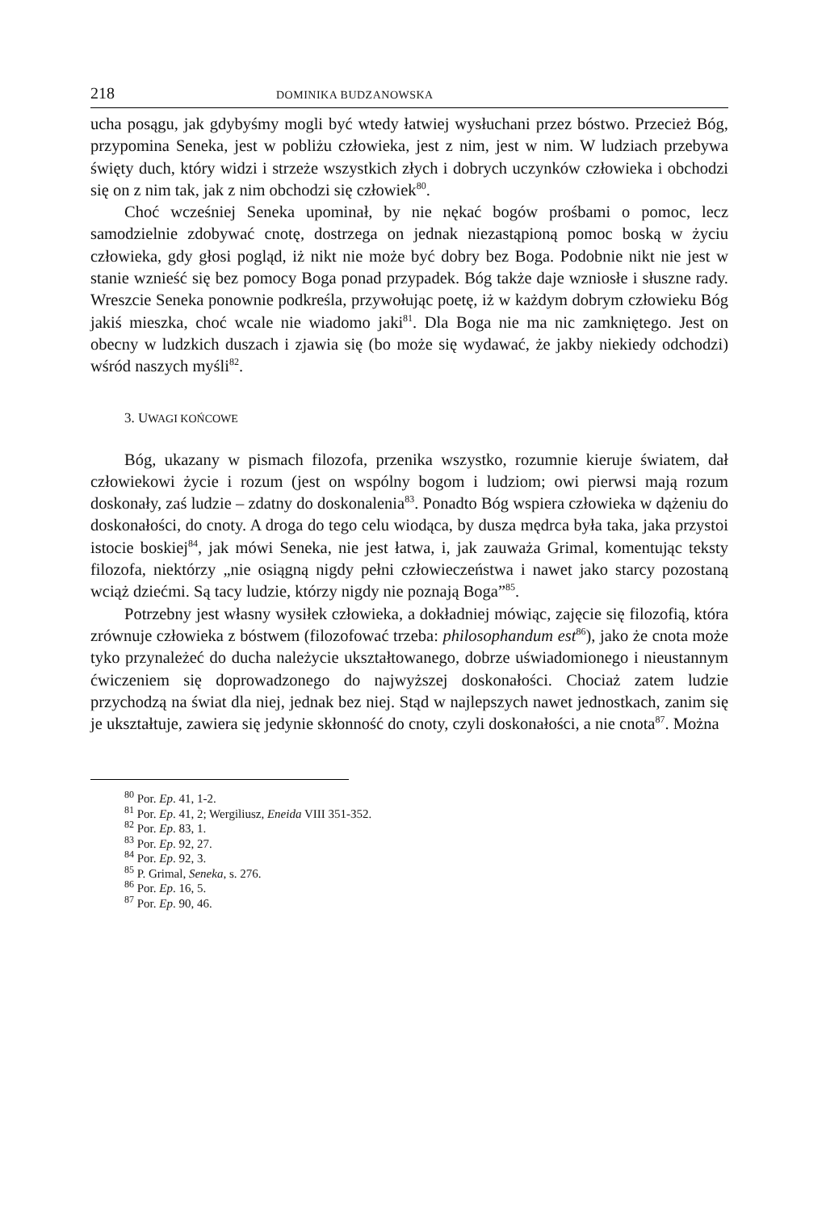218 DOMINIKA BUDZANOWSKA
ucha posągu, jak gdybyśmy mogli być wtedy łatwiej wysłuchani przez bóstwo. Przecież Bóg, przypomina Seneka, jest w pobliżu człowieka, jest z nim, jest w nim. W ludziach przebywa święty duch, który widzi i strzeże wszystkich złych i dobrych uczynków człowieka i obchodzi się on z nim tak, jak z nim obchodzi się człowiek<sup>80</sup>.
Choć wcześniej Seneka upominał, by nie nękać bogów prośbami o pomoc, lecz samodzielnie zdobywać cnotę, dostrzega on jednak niezastąpioną pomoc boską w życiu człowieka, gdy głosi pogląd, iż nikt nie może być dobry bez Boga. Podobnie nikt nie jest w stanie wznieść się bez pomocy Boga ponad przypadek. Bóg także daje wzniosłe i słuszne rady. Wreszcie Seneka ponownie podkreśla, przywołując poetę, iż w każdym dobrym człowieku Bóg jakiś mieszka, choć wcale nie wiadomo jaki<sup>81</sup>. Dla Boga nie ma nic zamkniętego. Jest on obecny w ludzkich duszach i zjawia się (bo może się wydawać, że jakby niekiedy odchodzi) wśród naszych myśli<sup>82</sup>.
3. UWAGI KOŃCOWE
Bóg, ukazany w pismach filozofa, przenika wszystko, rozumnie kieruje światem, dał człowiekowi życie i rozum (jest on wspólny bogom i ludziom; owi pierwsi mają rozum doskonały, zaś ludzie – zdatny do doskonalenia<sup>83</sup>. Ponadto Bóg wspiera człowieka w dążeniu do doskonałości, do cnoty. A droga do tego celu wiodąca, by dusza mędrca była taka, jaka przystoi istocie boskiej<sup>84</sup>, jak mówi Seneka, nie jest łatwa, i, jak zauważa Grimal, komentując teksty filozofa, niektórzy „nie osiągną nigdy pełni człowieczeństwa i nawet jako starcy pozostaną wciąż dziećmi. Są tacy ludzie, którzy nigdy nie poznają Boga”<sup>85</sup>.
Potrzebny jest własny wysiłek człowieka, a dokładniej mówiąc, zajęcie się filozofią, która zrównuje człowieka z bóstwem (filozofować trzeba: philosophandum est<sup>86</sup>), jako że cnota może tyko przynależeć do ducha należycie ukształtowanego, dobrze uświadomionego i nieustannym ćwiczeniem się doprowadzonego do najwyższej doskonałości. Chociaż zatem ludzie przychodzą na świat dla niej, jednak bez niej. Stąd w najlepszych nawet jednostkach, zanim się je ukształtuje, zawiera się jedynie skłonność do cnoty, czyli doskonałości, a nie cnota<sup>87</sup>. Można
<sup>80</sup> Por. Ep. 41, 1-2.
<sup>81</sup> Por. Ep. 41, 2; Wergiliusz, Eneida VIII 351-352.
<sup>82</sup> Por. Ep. 83, 1.
<sup>83</sup> Por. Ep. 92, 27.
<sup>84</sup> Por. Ep. 92, 3.
<sup>85</sup> P. Grimal, Seneka, s. 276.
<sup>86</sup> Por. Ep. 16, 5.
<sup>87</sup> Por. Ep. 90, 46.